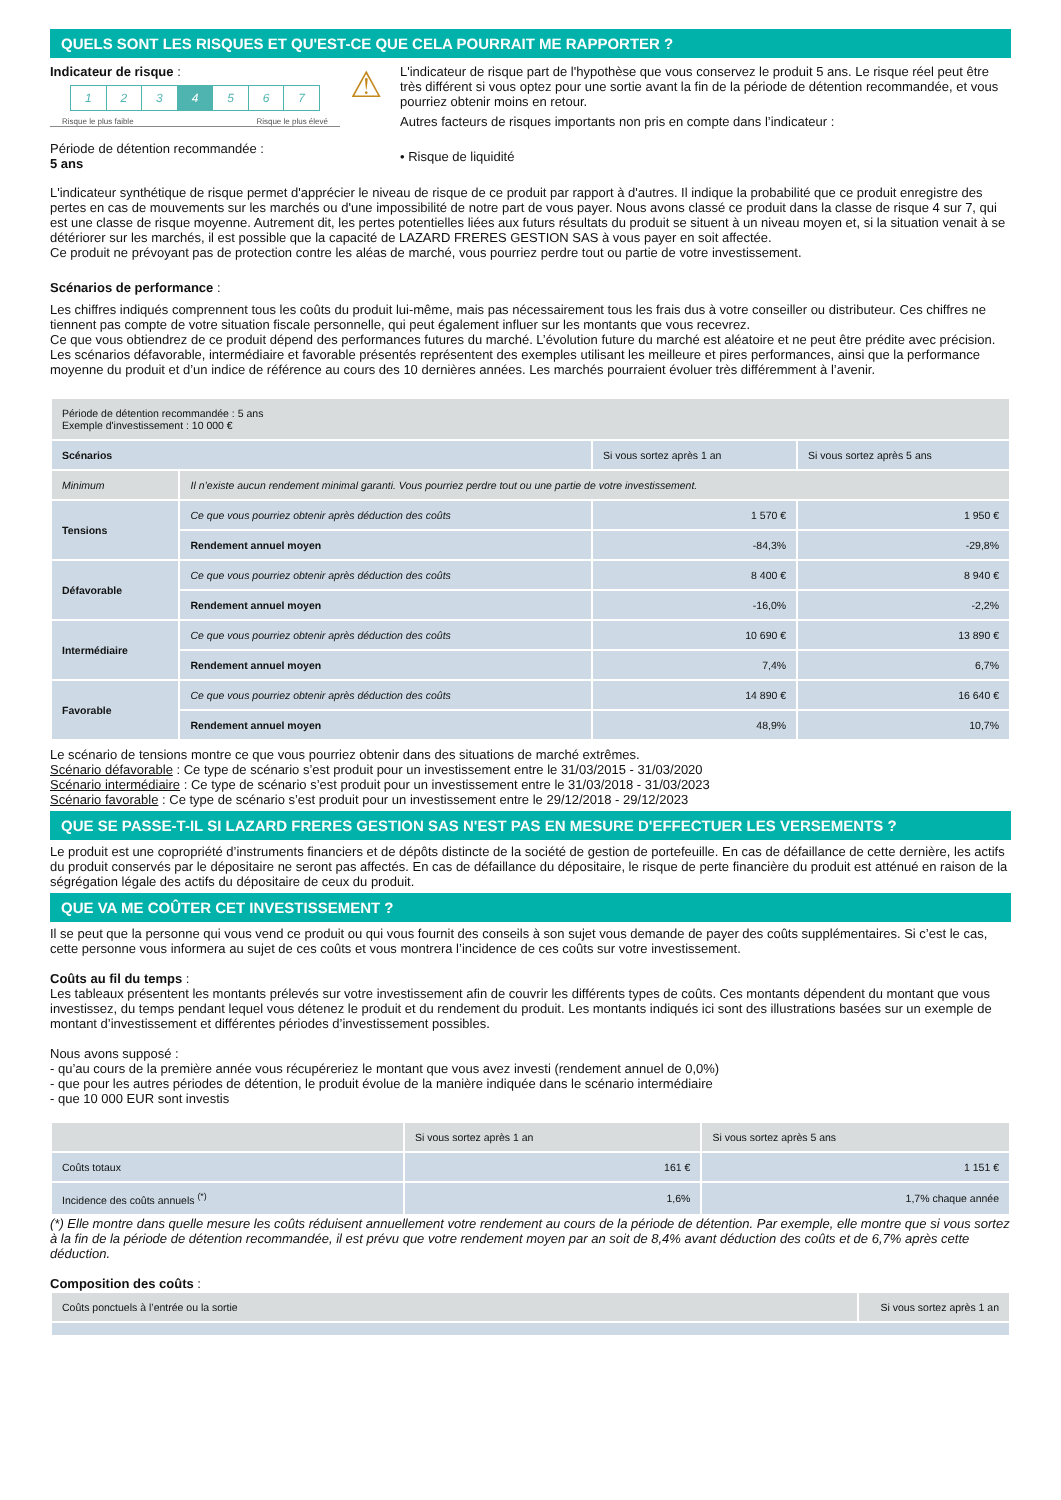QUELS SONT LES RISQUES ET QU'EST-CE QUE CELA POURRAIT ME RAPPORTER ?
Indicateur de risque :
| 1 | 2 | 3 | 4 | 5 | 6 | 7 |
Risque le plus faible Risque le plus élevé
Période de détention recommandée :
5 ans
⚠
L'indicateur de risque part de l'hypothèse que vous conservez le produit 5 ans. Le risque réel peut être très différent si vous optez pour une sortie avant la fin de la période de détention recommandée, et vous pourriez obtenir moins en retour.
Autres facteurs de risques importants non pris en compte dans l’indicateur :
• Risque de liquidité
L'indicateur synthétique de risque permet d'apprécier le niveau de risque de ce produit par rapport à d'autres. Il indique la probabilité que ce produit enregistre des pertes en cas de mouvements sur les marchés ou d'une impossibilité de notre part de vous payer. Nous avons classé ce produit dans la classe de risque 4 sur 7, qui est une classe de risque moyenne. Autrement dit, les pertes potentielles liées aux futurs résultats du produit se situent à un niveau moyen et, si la situation venait à se détériorer sur les marchés, il est possible que la capacité de LAZARD FRERES GESTION SAS à vous payer en soit affectée.
Ce produit ne prévoyant pas de protection contre les aléas de marché, vous pourriez perdre tout ou partie de votre investissement.
Scénarios de performance :
Les chiffres indiqués comprennent tous les coûts du produit lui-même, mais pas nécessairement tous les frais dus à votre conseiller ou distributeur. Ces chiffres ne tiennent pas compte de votre situation fiscale personnelle, qui peut également influer sur les montants que vous recevrez.
Ce que vous obtiendrez de ce produit dépend des performances futures du marché. L’évolution future du marché est aléatoire et ne peut être prédite avec précision.
Les scénarios défavorable, intermédiaire et favorable présentés représentent des exemples utilisant les meilleure et pires performances, ainsi que la performance moyenne du produit et d’un indice de référence au cours des 10 dernières années. Les marchés pourraient évoluer très différemment à l’avenir.
| Période de détention recommandée : 5 ans Exemple d'investissement : 10 000 € | | | |
| Scénarios | | Si vous sortez après 1 an | Si vous sortez après 5 ans |
| Minimum | Il n’existe aucun rendement minimal garanti. Vous pourriez perdre tout ou une partie de votre investissement. | | |
| Tensions | Ce que vous pourriez obtenir après déduction des coûts | 1 570 € | 1 950 € |
| | Rendement annuel moyen | -84,3% | -29,8% |
| Défavorable | Ce que vous pourriez obtenir après déduction des coûts | 8 400 € | 8 940 € |
| | Rendement annuel moyen | -16,0% | -2,2% |
| Intermédiaire | Ce que vous pourriez obtenir après déduction des coûts | 10 690 € | 13 890 € |
| | Rendement annuel moyen | 7,4% | 6,7% |
| Favorable | Ce que vous pourriez obtenir après déduction des coûts | 14 890 € | 16 640 € |
| | Rendement annuel moyen | 48,9% | 10,7% |
Le scénario de tensions montre ce que vous pourriez obtenir dans des situations de marché extrêmes.
Scénario défavorable : Ce type de scénario s’est produit pour un investissement entre le 31/03/2015 - 31/03/2020
Scénario intermédiaire : Ce type de scénario s’est produit pour un investissement entre le 31/03/2018 - 31/03/2023
Scénario favorable : Ce type de scénario s’est produit pour un investissement entre le 29/12/2018 - 29/12/2023
QUE SE PASSE-T-IL SI LAZARD FRERES GESTION SAS N'EST PAS EN MESURE D'EFFECTUER LES VERSEMENTS ?
Le produit est une copropriété d’instruments financiers et de dépôts distincte de la société de gestion de portefeuille. En cas de défaillance de cette dernière, les actifs du produit conservés par le dépositaire ne seront pas affectés. En cas de défaillance du dépositaire, le risque de perte financière du produit est atténué en raison de la ségrégation légale des actifs du dépositaire de ceux du produit.
QUE VA ME COÛTER CET INVESTISSEMENT ?
Il se peut que la personne qui vous vend ce produit ou qui vous fournit des conseils à son sujet vous demande de payer des coûts supplémentaires. Si c’est le cas, cette personne vous informera au sujet de ces coûts et vous montrera l’incidence de ces coûts sur votre investissement.
Coûts au fil du temps :
Les tableaux présentent les montants prélevés sur votre investissement afin de couvrir les différents types de coûts. Ces montants dépendent du montant que vous investissez, du temps pendant lequel vous détenez le produit et du rendement du produit. Les montants indiqués ici sont des illustrations basées sur un exemple de montant d’investissement et différentes périodes d’investissement possibles.
Nous avons supposé :
- qu’au cours de la première année vous récupéreriez le montant que vous avez investi (rendement annuel de 0,0%)
- que pour les autres périodes de détention, le produit évolue de la manière indiquée dans le scénario intermédiaire
- que 10 000 EUR sont investis
| | Si vous sortez après 1 an | Si vous sortez après 5 ans |
| --- | --- | --- |
| Coûts totaux | 161 € | 1 151 € |
| Incidence des coûts annuels <sup>(*)</sup> | 1,6% | 1,7% chaque année |
(*) Elle montre dans quelle mesure les coûts réduisent annuellement votre rendement au cours de la période de détention. Par exemple, elle montre que si vous sortez à la fin de la période de détention recommandée, il est prévu que votre rendement moyen par an soit de 8,4% avant déduction des coûts et de 6,7% après cette déduction.
Composition des coûts :
| Coûts ponctuels à l’entrée ou la sortie | Si vous sortez après 1 an |